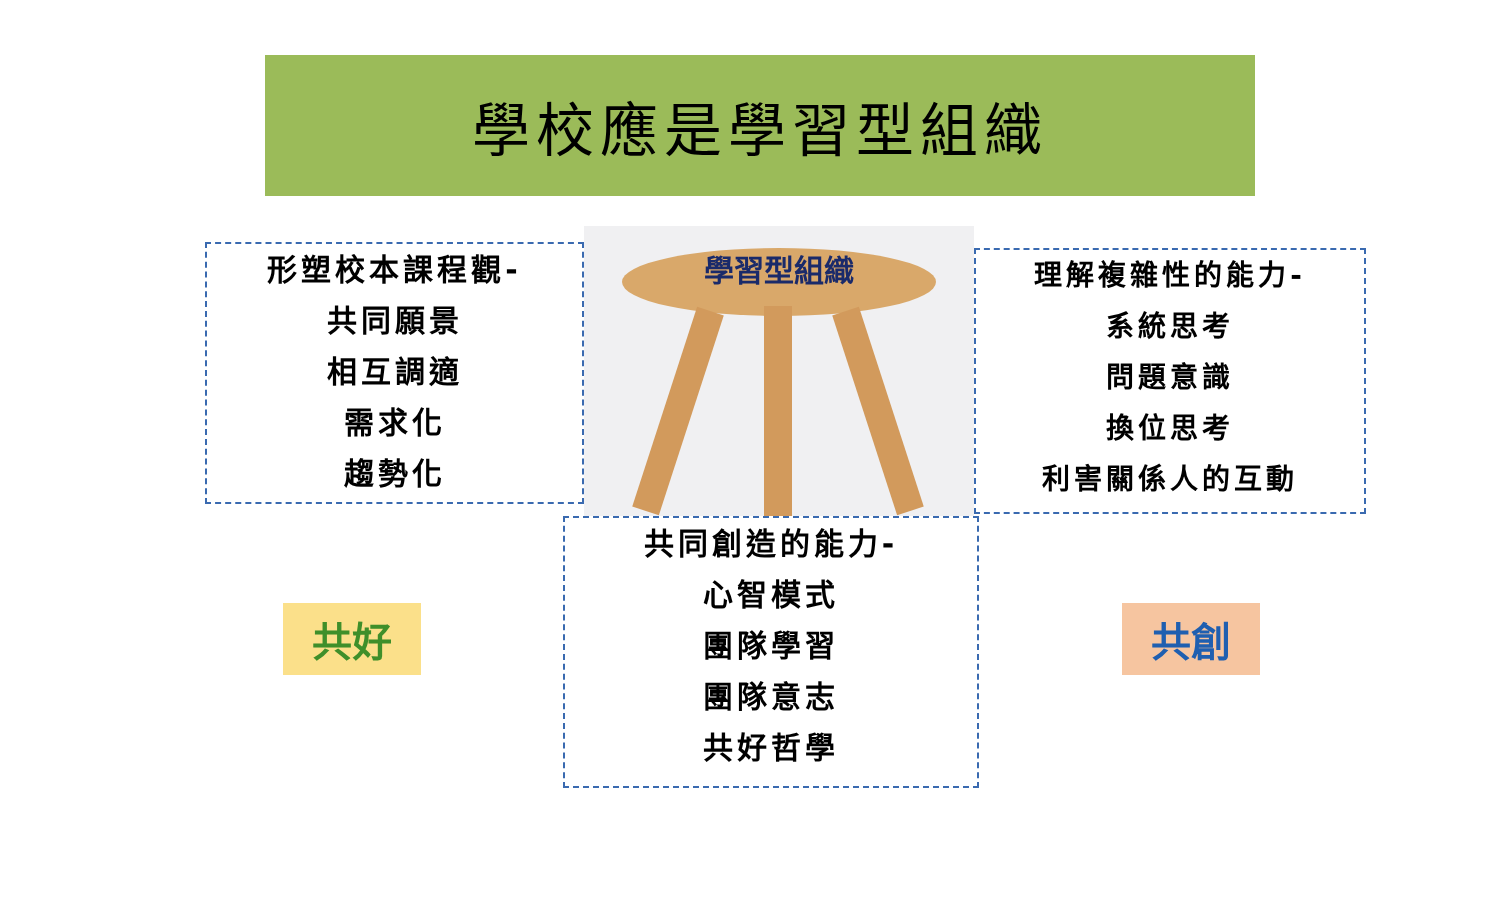學校應是學習型組織
形塑校本課程觀-
共同願景
相互調適
需求化
趨勢化
學習型組織
理解複雜性的能力-
系統思考
問題意識
換位思考
利害關係人的互動
共好
共同創造的能力-
心智模式
團隊學習
團隊意志
共好哲學
共創